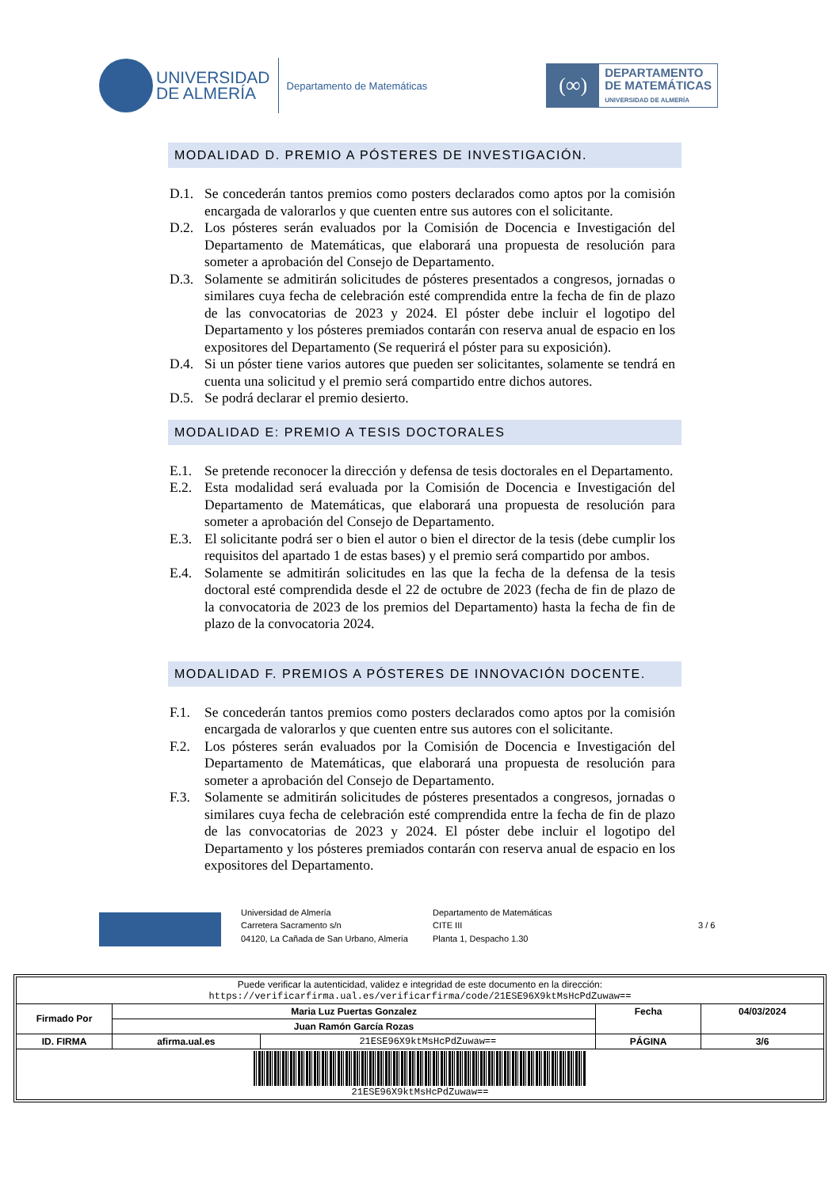UNIVERSIDAD
DE ALMERÍA
Departamento de Matemáticas
(∞)
DEPARTAMENTO
DE MATEMÁTICAS
UNIVERSIDAD DE ALMERÍA
MODALIDAD D. PREMIO A PÓSTERES DE INVESTIGACIÓN.
D.1. Se concederán tantos premios como posters declarados como aptos por la comisión encargada de valorarlos y que cuenten entre sus autores con el solicitante.
D.2. Los pósteres serán evaluados por la Comisión de Docencia e Investigación del Departamento de Matemáticas, que elaborará una propuesta de resolución para someter a aprobación del Consejo de Departamento.
D.3. Solamente se admitirán solicitudes de pósteres presentados a congresos, jornadas o similares cuya fecha de celebración esté comprendida entre la fecha de fin de plazo de las convocatorias de 2023 y 2024. El póster debe incluir el logotipo del Departamento y los pósteres premiados contarán con reserva anual de espacio en los expositores del Departamento (Se requerirá el póster para su exposición).
D.4. Si un póster tiene varios autores que pueden ser solicitantes, solamente se tendrá en cuenta una solicitud y el premio será compartido entre dichos autores.
D.5. Se podrá declarar el premio desierto.
MODALIDAD E: PREMIO A TESIS DOCTORALES
E.1. Se pretende reconocer la dirección y defensa de tesis doctorales en el Departamento.
E.2. Esta modalidad será evaluada por la Comisión de Docencia e Investigación del Departamento de Matemáticas, que elaborará una propuesta de resolución para someter a aprobación del Consejo de Departamento.
E.3. El solicitante podrá ser o bien el autor o bien el director de la tesis (debe cumplir los requisitos del apartado 1 de estas bases) y el premio será compartido por ambos.
E.4. Solamente se admitirán solicitudes en las que la fecha de la defensa de la tesis doctoral esté comprendida desde el 22 de octubre de 2023 (fecha de fin de plazo de la convocatoria de 2023 de los premios del Departamento) hasta la fecha de fin de plazo de la convocatoria 2024.
MODALIDAD F. PREMIOS A PÓSTERES DE INNOVACIÓN DOCENTE.
F.1. Se concederán tantos premios como posters declarados como aptos por la comisión encargada de valorarlos y que cuenten entre sus autores con el solicitante.
F.2. Los pósteres serán evaluados por la Comisión de Docencia e Investigación del Departamento de Matemáticas, que elaborará una propuesta de resolución para someter a aprobación del Consejo de Departamento.
F.3. Solamente se admitirán solicitudes de pósteres presentados a congresos, jornadas o similares cuya fecha de celebración esté comprendida entre la fecha de fin de plazo de las convocatorias de 2023 y 2024. El póster debe incluir el logotipo del Departamento y los pósteres premiados contarán con reserva anual de espacio en los expositores del Departamento.
Universidad de Almería
Carretera Sacramento s/n
04120, La Cañada de San Urbano, Almería
Departamento de Matemáticas
CITE III
Planta 1, Despacho 1.30
3 / 6
| Puede verificar la autenticidad, validez e integridad de este documento en la dirección: https://verificarfirma.ual.es/verificarfirma/code/21ESE96X9ktMsHcPdZuwaw== | | | | |
| Firmado Por | Maria Luz Puertas Gonzalez | | Fecha | 04/03/2024 |
| | Juan Ramón García Rozas | | | |
| ID. FIRMA | afirma.ual.es | 21ESE96X9ktMsHcPdZuwaw== | PÁGINA | 3/6 |
| 21ESE96X9ktMsHcPdZuwaw== | | | | |